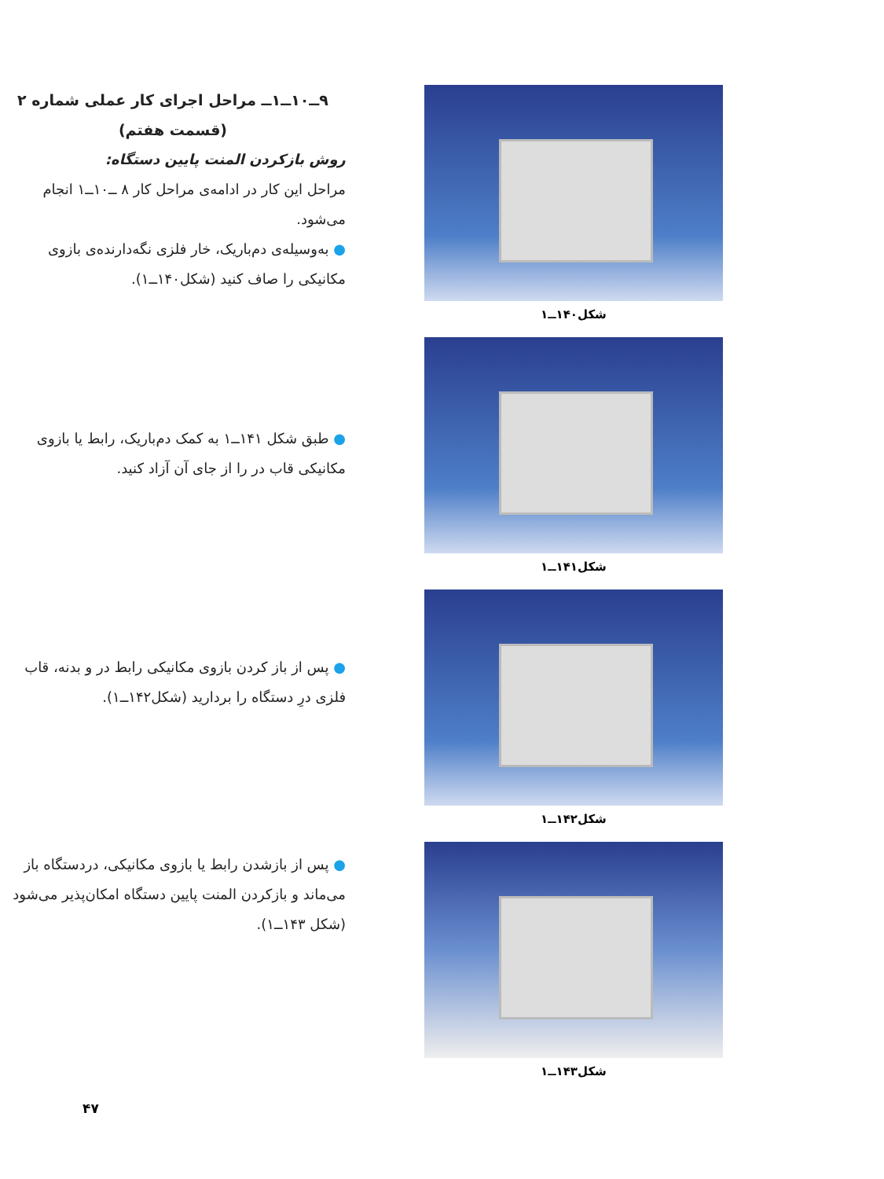۹ــ۱۰ــ۱ــ مراحل اجرای کار عملی شماره ۲
(قسمت هفتم)
روش بازکردن المنت پایین دستگاه:
مراحل این کار در ادامه‌ی مراحل کار ۸ ــ۱۰ــ۱ انجام می‌شود.
● به‌وسیله‌ی دم‌باریک، خار فلزی نگه‌دارنده‌ی بازوی مکانیکی را صاف کنید (شکل۱۴۰ــ۱).
شکل۱۴۰ــ۱
● طبق شکل ۱۴۱ــ۱ به کمک دم‌باریک، رابط یا بازوی مکانیکی قاب در را از جای آن آزاد کنید.
شکل۱۴۱ــ۱
● پس از باز کردن بازوی مکانیکی رابط در و بدنه، قاب فلزی درِ دستگاه را بردارید (شکل۱۴۲ــ۱).
شکل۱۴۲ــ۱
● پس از بازشدن رابط یا بازوی مکانیکی، دردستگاه باز می‌ماند و بازکردن المنت پایین دستگاه امکان‌پذیر می‌شود (شکل ۱۴۳ــ۱).
شکل۱۴۳ــ۱
۴۷